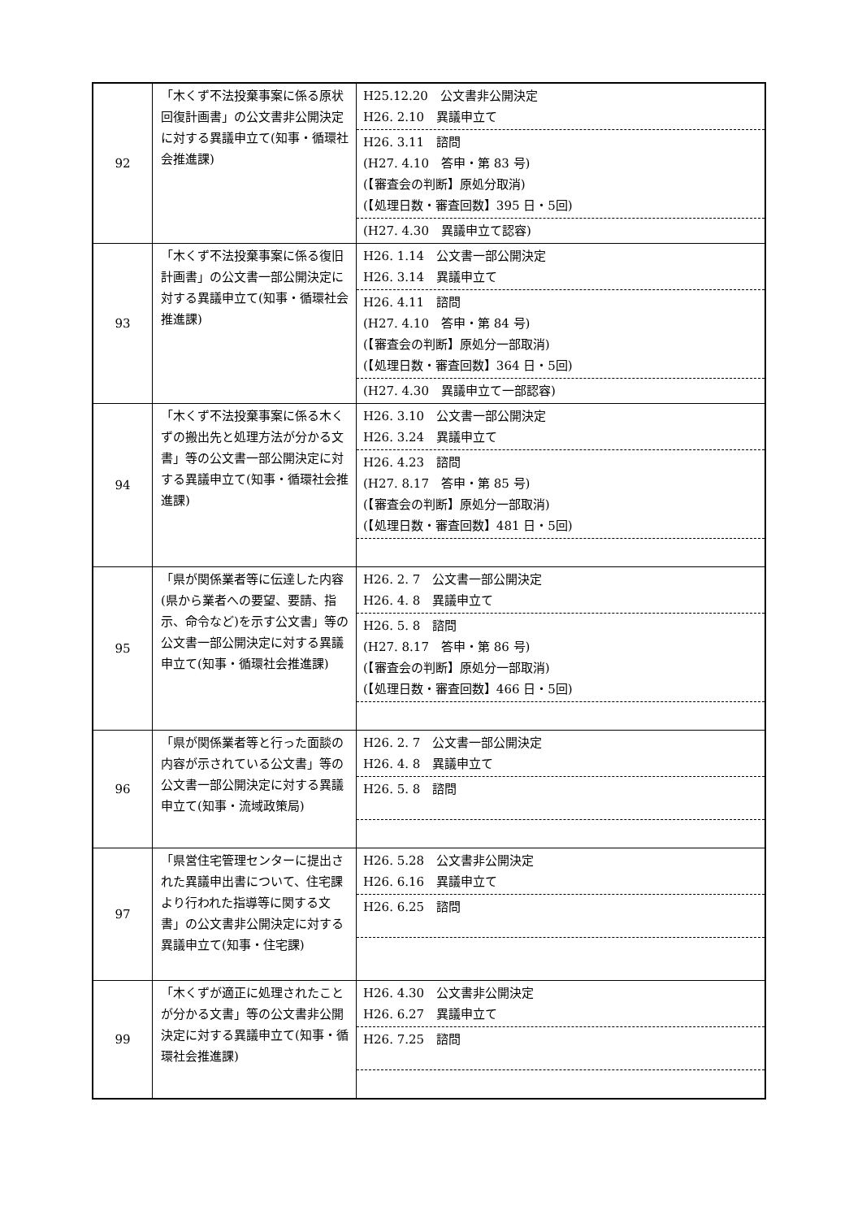| 92 | 「木くず不法投棄事案に係る原状回復計画書」の公文書非公開決定に対する異議申立て(知事・循環社会推進課) | H25.12.20 公文書非公開決定 H26. 2.10 異議申立て H26. 3.11 諮問 (H27. 4.10 答申・第 83 号) (【審査会の判断】原処分取消) (【処理日数・審査回数】395 日・5回) (H27. 4.30 異議申立て認容) |
| 93 | 「木くず不法投棄事案に係る復旧計画書」の公文書一部公開決定に対する異議申立て(知事・循環社会推進課) | H26. 1.14 公文書一部公開決定 H26. 3.14 異議申立て H26. 4.11 諮問 (H27. 4.10 答申・第 84 号) (【審査会の判断】原処分一部取消) (【処理日数・審査回数】364 日・5回) (H27. 4.30 異議申立て一部認容) |
| 94 | 「木くず不法投棄事案に係る木くずの搬出先と処理方法が分かる文書」等の公文書一部公開決定に対する異議申立て(知事・循環社会推進課) | H26. 3.10 公文書一部公開決定 H26. 3.24 異議申立て H26. 4.23 諮問 (H27. 8.17 答申・第 85 号) (【審査会の判断】原処分一部取消) (【処理日数・審査回数】481 日・5回) |
| 95 | 「県が関係業者等に伝達した内容(県から業者への要望、要請、指示、命令など)を示す公文書」等の公文書一部公開決定に対する異議申立て(知事・循環社会推進課) | H26. 2. 7 公文書一部公開決定 H26. 4. 8 異議申立て H26. 5. 8 諮問 (H27. 8.17 答申・第 86 号) (【審査会の判断】原処分一部取消) (【処理日数・審査回数】466 日・5回) |
| 96 | 「県が関係業者等と行った面談の内容が示されている公文書」等の公文書一部公開決定に対する異議申立て(知事・流域政策局) | H26. 2. 7 公文書一部公開決定 H26. 4. 8 異議申立て H26. 5. 8 諮問 |
| 97 | 「県営住宅管理センターに提出された異議申出書について、住宅課より行われた指導等に関する文書」の公文書非公開決定に対する異議申立て(知事・住宅課) | H26. 5.28 公文書非公開決定 H26. 6.16 異議申立て H26. 6.25 諮問 |
| 99 | 「木くずが適正に処理されたことが分かる文書」等の公文書非公開決定に対する異議申立て(知事・循環社会推進課) | H26. 4.30 公文書非公開決定 H26. 6.27 異議申立て H26. 7.25 諮問 |